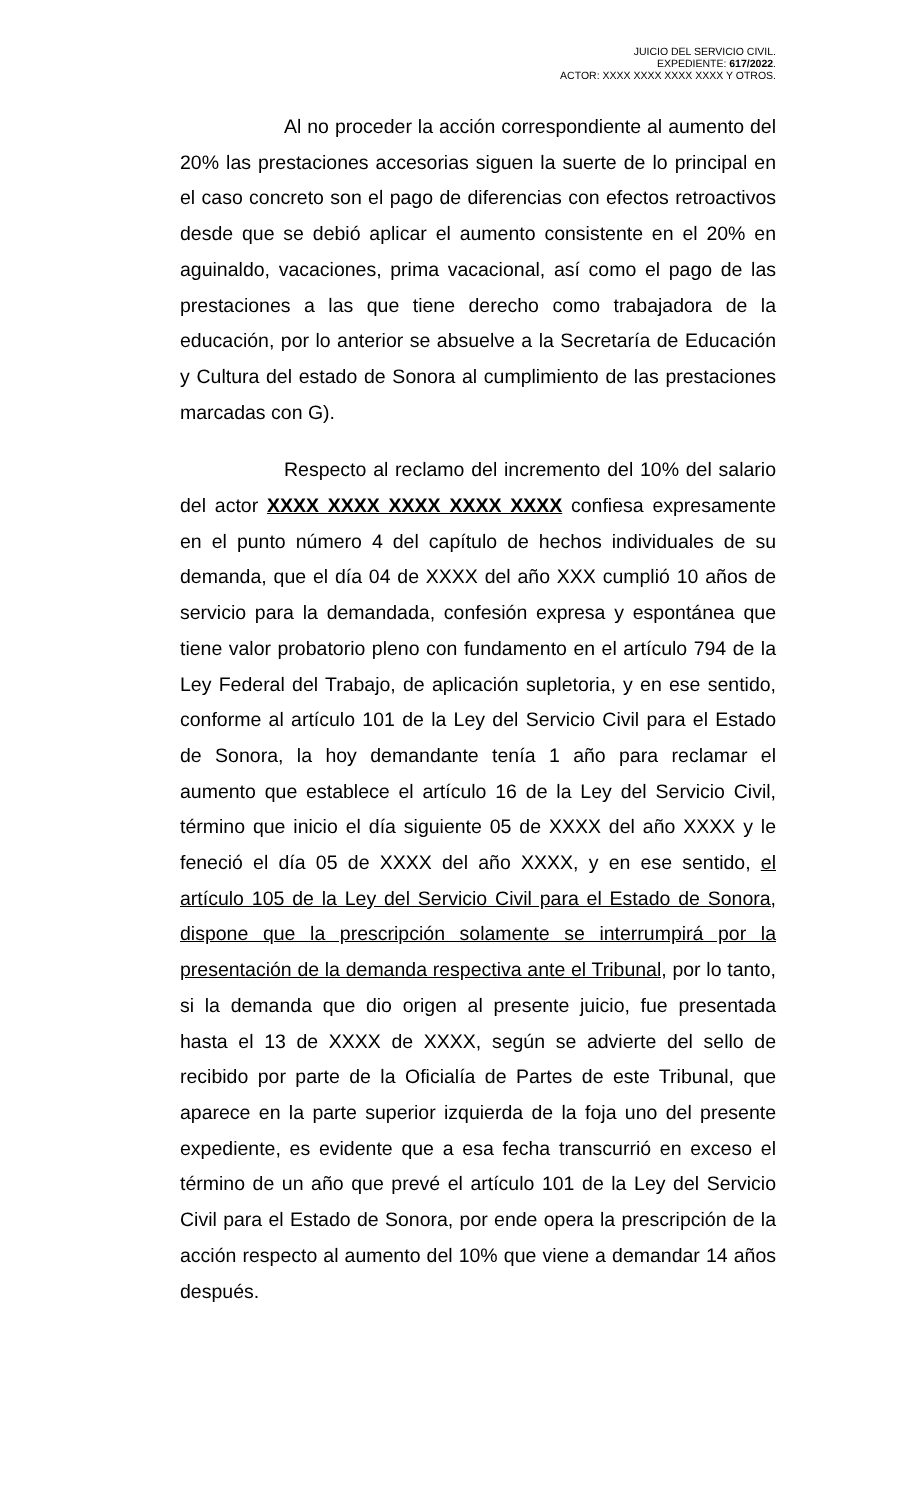JUICIO DEL SERVICIO CIVIL.
EXPEDIENTE: 617/2022.
ACTOR: XXXX XXXX XXXX XXXX Y OTROS.
Al no proceder la acción correspondiente al aumento del 20% las prestaciones accesorias siguen la suerte de lo principal en el caso concreto son el pago de diferencias con efectos retroactivos desde que se debió aplicar el aumento consistente en el 20% en aguinaldo, vacaciones, prima vacacional, así como el pago de las prestaciones a las que tiene derecho como trabajadora de la educación, por lo anterior se absuelve a la Secretaría de Educación y Cultura del estado de Sonora al cumplimiento de las prestaciones marcadas con G).
Respecto al reclamo del incremento del 10% del salario del actor XXXX XXXX XXXX XXXX XXXX confiesa expresamente en el punto número 4 del capítulo de hechos individuales de su demanda, que el día 04 de XXXX del año XXX cumplió 10 años de servicio para la demandada, confesión expresa y espontánea que tiene valor probatorio pleno con fundamento en el artículo 794 de la Ley Federal del Trabajo, de aplicación supletoria, y en ese sentido, conforme al artículo 101 de la Ley del Servicio Civil para el Estado de Sonora, la hoy demandante tenía 1 año para reclamar el aumento que establece el artículo 16 de la Ley del Servicio Civil, término que inicio el día siguiente 05 de XXXX del año XXXX y le feneció el día 05 de XXXX del año XXXX, y en ese sentido, el artículo 105 de la Ley del Servicio Civil para el Estado de Sonora, dispone que la prescripción solamente se interrumpirá por la presentación de la demanda respectiva ante el Tribunal, por lo tanto, si la demanda que dio origen al presente juicio, fue presentada hasta el 13 de XXXX de XXXX, según se advierte del sello de recibido por parte de la Oficialía de Partes de este Tribunal, que aparece en la parte superior izquierda de la foja uno del presente expediente, es evidente que a esa fecha transcurrió en exceso el término de un año que prevé el artículo 101 de la Ley del Servicio Civil para el Estado de Sonora, por ende opera la prescripción de la acción respecto al aumento del 10% que viene a demandar 14 años después.